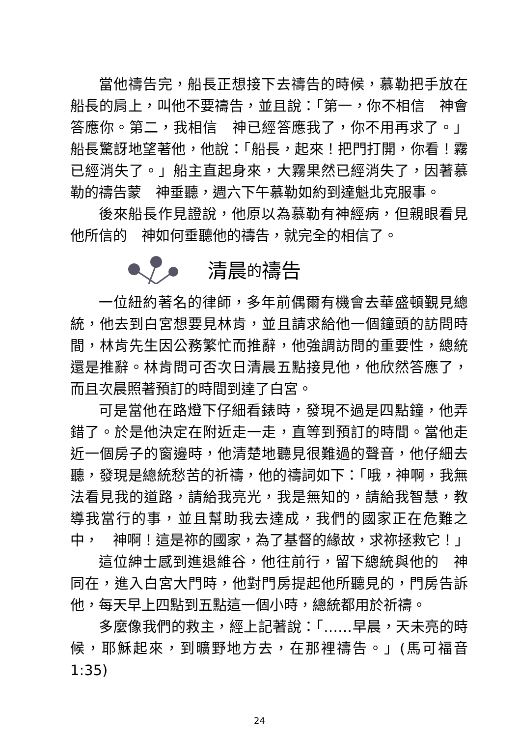當他禱告完，船長正想接下去禱告的時候，慕勒把手放在船長的肩上，叫他不要禱告，並且說：「第一，你不相信　神會答應你。第二，我相信　神已經答應我了，你不用再求了。」船長驚訝地望著他，他說：「船長，起來！把門打開，你看！霧已經消失了。」船主直起身來，大霧果然已經消失了，因著慕勒的禱告蒙　神垂聽，週六下午慕勒如約到達魁北克服事。
後來船長作見證說，他原以為慕勒有神經病，但親眼看見他所信的　神如何垂聽他的禱告，就完全的相信了。
清晨 的 禱告
一位紐約著名的律師，多年前偶爾有機會去華盛頓覲見總統，他去到白宮想要見林肯，並且請求給他一個鐘頭的訪問時間，林肯先生因公務繁忙而推辭，他強調訪問的重要性，總統還是推辭。林肯問可否次日清晨五點接見他，他欣然答應了，而且次晨照著預訂的時間到達了白宮。
可是當他在路燈下仔細看錶時，發現不過是四點鐘，他弄錯了。於是他決定在附近走一走，直等到預訂的時間。當他走近一個房子的窗邊時，他清楚地聽見很難過的聲音，他仔細去聽，發現是總統愁苦的祈禱，他的禱詞如下：「哦，神啊，我無法看見我的道路，請給我亮光，我是無知的，請給我智慧，教導我當行的事，並且幫助我去達成，我們的國家正在危難之中，　神啊！這是祢的國家，為了基督的緣故，求祢拯救它！」
這位紳士感到進退維谷，他往前行，留下總統與他的　神同在，進入白宮大門時，他對門房提起他所聽見的，門房告訴他，每天早上四點到五點這一個小時，總統都用於祈禱。
多麼像我們的救主，經上記著說：「……早晨，天未亮的時候，耶穌起來，到曠野地方去，在那裡禱告。」(馬可福音1:35)
24